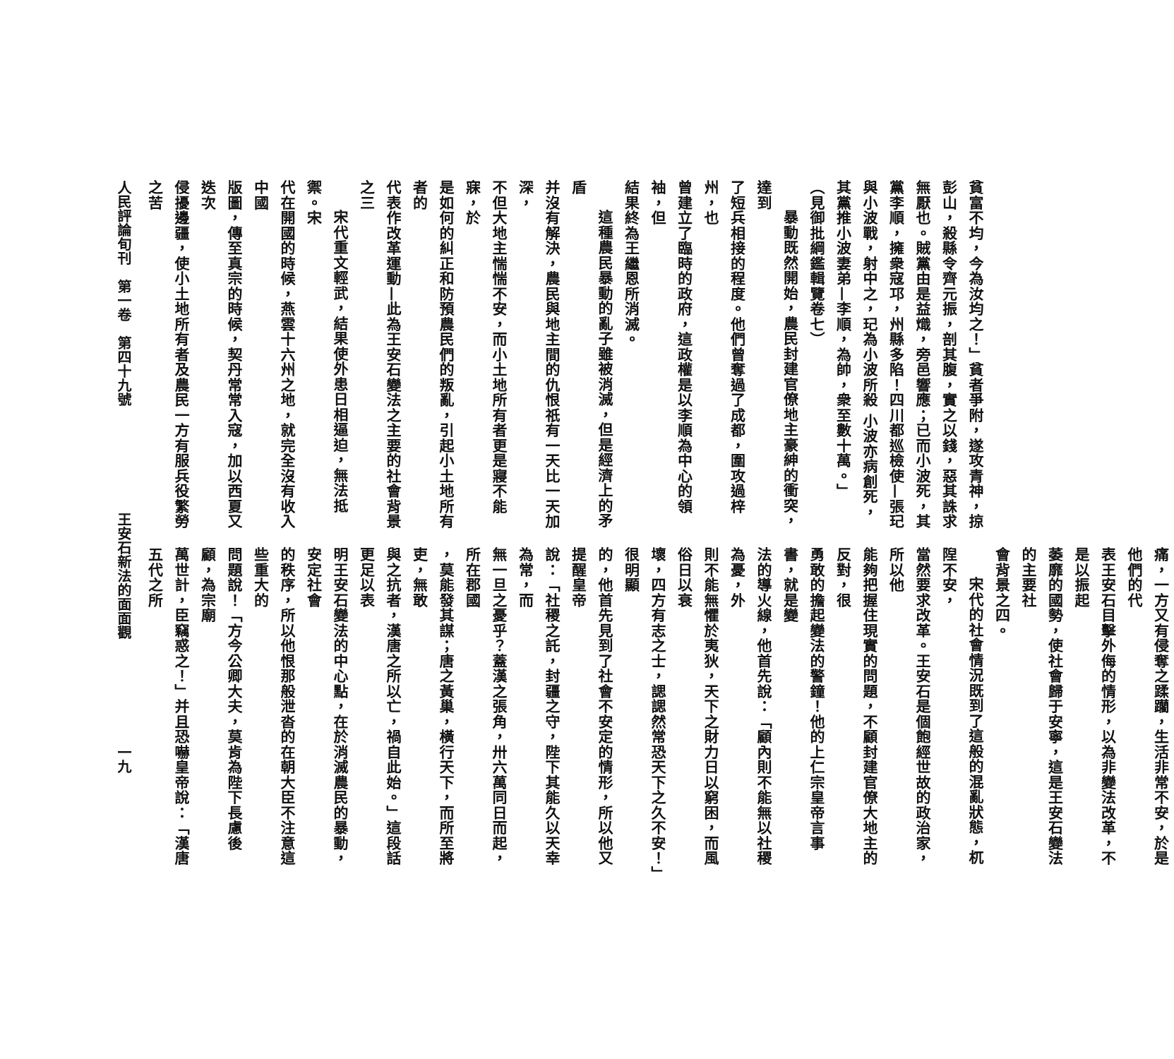貧富不均，今為汝均之！」貧者爭附，遂攻青神，掠
彭山，殺縣令齊元振，剖其腹，實之以錢，惡其誅求
無厭也。賊黨由是益熾，旁邑響應；已而小波死，其
黨李順，擁衆寇邛，州縣多陷！四川都巡檢使—張玘
與小波戰，射中之，玘為小波所殺 小波亦病創死，
其黨推小波妻弟—李順，為帥，衆至數十萬。」
（見御批綱鑑輯覽卷七）
暴動既然開始，農民封建官僚地主豪紳的衝突，達到
了短兵相接的程度。他們曾奪過了成都，圍攻過梓州，也
曾建立了臨時的政府，這政權是以李順為中心的領袖，但
結果終為王繼恩所消滅。
這種農民暴動的亂子雖被消滅，但是經濟上的矛盾
并沒有解決，農民與地主間的仇恨祇有一天比一天加深，
不但大地主惴惴不安，而小土地所有者更是寢不能寐，於
是如何的糾正和防預農民們的叛亂，引起小土地所有者的
代表作改革運動—此為王安石變法之主要的社會背景之三
宋代重文輕武，結果使外患日相逼迫，無法抵禦。宋
代在開國的時候，燕雲十六州之地，就完全沒有收入中國
版圖，傳至真宗的時候，契丹常常入寇，加以西夏又迭次
侵擾邊疆，使小土地所有者及農民一方有服兵役繁勞之苦
痛，一方又有侵奪之蹂躪，生活非常不安，於是他們的代
表王安石目擊外侮的情形，以為非變法改革，不是以振起
萎靡的國勢，使社會歸于安寧，這是王安石變法的主要社
會背景之四。
宋代的社會情況既到了這般的混亂狀態，杌隉不安，
當然要求改革。王安石是個飽經世故的政治家，所以他
能夠把握住現實的問題，不顧封建官僚大地主的反對，很
勇敢的擔起變法的警鐘！他的上仁宗皇帝言事書，就是變
法的導火線，他首先說：「顧內則不能無以社稷為憂，外
則不能無懼於夷狄，天下之財力日以窮困，而風俗日以衰
壞，四方有志之士，諰諰然常恐天下之久不安！」很明顯
的，他首先見到了社會不安定的情形，所以他又提醒皇帝
說：「社稷之託，封疆之守，陛下其能久以天幸為常，而
無一旦之憂乎？蓋漢之張角，卅六萬同日而起，所在郡國
，莫能發其謀；唐之黃巢，橫行天下，而所至將吏，無敢
與之抗者，漢唐之所以亡，禍自此始。」這段話更足以表
明王安石變法的中心點，在於消滅農民的暴動，安定社會
的秩序，所以他恨那般泄沓的在朝大臣不注意這些重大的
問題說！「方今公卿大夫，莫肯為陛下長慮後顧，為宗廟
萬世計，臣竊惑之！」并且恐嚇皇帝說：「漢唐五代之所
人民評論旬刊　第一卷　第四十九號 王安石新法的面面觀 一九